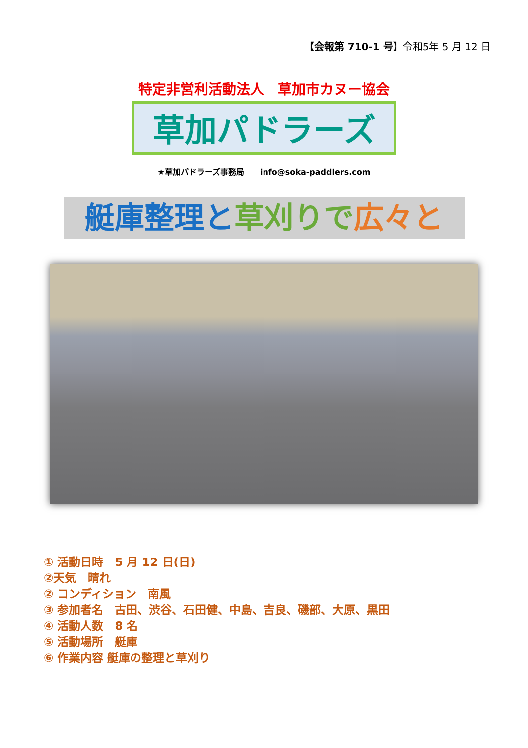【会報第 710-1 号】令和5年 5 月 12 日
特定非営利活動法人　草加市カヌー協会
草加パドラーズ
★草加パドラーズ事務局　　info@soka-paddlers.com
艇庫整理と 草刈りで 広々と
① 活動日時　5 月 12 日(日)
②天気　晴れ
② コンディション　南風
③ 参加者名　古田、渋谷、石田健、中島、吉良、磯部、大原、黒田
④ 活動人数　8 名
⑤ 活動場所　艇庫
⑥ 作業内容 艇庫の整理と草刈り